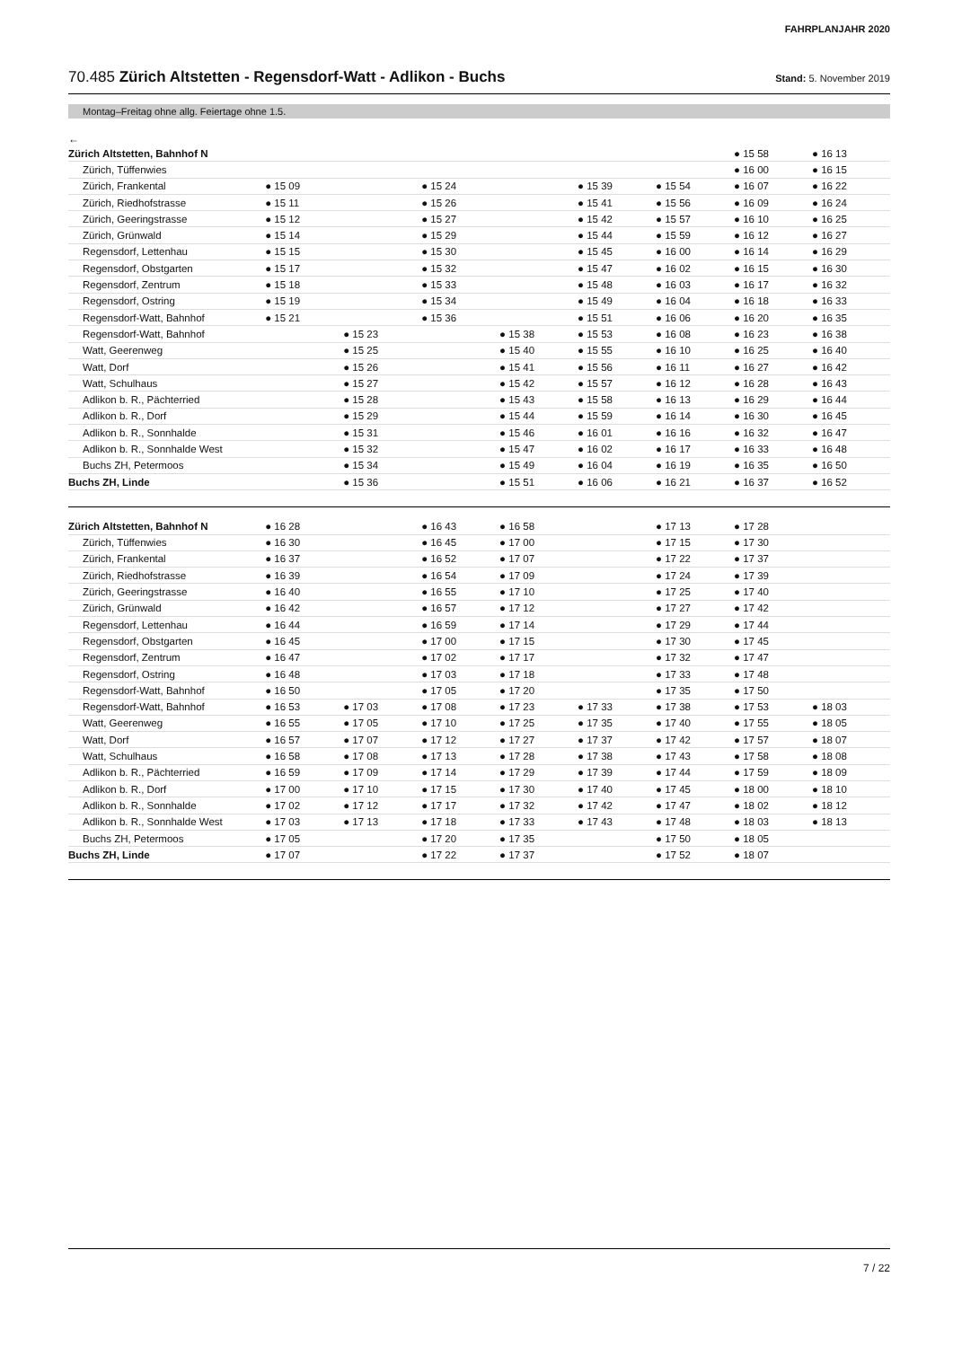FAHRPLANJAHR 2020
70.485 Zürich Altstetten - Regensdorf-Watt - Adlikon - Buchs Stand: 5. November 2019
Montag–Freitag ohne allg. Feiertage ohne 1.5.
←
| Zürich Altstetten, Bahnhof N | | | | | | | ● 15 58 | ● 16 13 |
| Zürich, Tüffenwies | | | | | | | ● 16 00 | ● 16 15 |
| Zürich, Frankental | ● 15 09 | | ● 15 24 | | ● 15 39 | ● 15 54 | ● 16 07 | ● 16 22 |
| Zürich, Riedhofstrasse | ● 15 11 | | ● 15 26 | | ● 15 41 | ● 15 56 | ● 16 09 | ● 16 24 |
| Zürich, Geeringstrasse | ● 15 12 | | ● 15 27 | | ● 15 42 | ● 15 57 | ● 16 10 | ● 16 25 |
| Zürich, Grünwald | ● 15 14 | | ● 15 29 | | ● 15 44 | ● 15 59 | ● 16 12 | ● 16 27 |
| Regensdorf, Lettenhau | ● 15 15 | | ● 15 30 | | ● 15 45 | ● 16 00 | ● 16 14 | ● 16 29 |
| Regensdorf, Obstgarten | ● 15 17 | | ● 15 32 | | ● 15 47 | ● 16 02 | ● 16 15 | ● 16 30 |
| Regensdorf, Zentrum | ● 15 18 | | ● 15 33 | | ● 15 48 | ● 16 03 | ● 16 17 | ● 16 32 |
| Regensdorf, Ostring | ● 15 19 | | ● 15 34 | | ● 15 49 | ● 16 04 | ● 16 18 | ● 16 33 |
| Regensdorf-Watt, Bahnhof | ● 15 21 | | ● 15 36 | | ● 15 51 | ● 16 06 | ● 16 20 | ● 16 35 |
| Regensdorf-Watt, Bahnhof | | ● 15 23 | | ● 15 38 | ● 15 53 | ● 16 08 | ● 16 23 | ● 16 38 |
| Watt, Geerenweg | | ● 15 25 | | ● 15 40 | ● 15 55 | ● 16 10 | ● 16 25 | ● 16 40 |
| Watt, Dorf | | ● 15 26 | | ● 15 41 | ● 15 56 | ● 16 11 | ● 16 27 | ● 16 42 |
| Watt, Schulhaus | | ● 15 27 | | ● 15 42 | ● 15 57 | ● 16 12 | ● 16 28 | ● 16 43 |
| Adlikon b. R., Pächterried | | ● 15 28 | | ● 15 43 | ● 15 58 | ● 16 13 | ● 16 29 | ● 16 44 |
| Adlikon b. R., Dorf | | ● 15 29 | | ● 15 44 | ● 15 59 | ● 16 14 | ● 16 30 | ● 16 45 |
| Adlikon b. R., Sonnhalde | | ● 15 31 | | ● 15 46 | ● 16 01 | ● 16 16 | ● 16 32 | ● 16 47 |
| Adlikon b. R., Sonnhalde West | | ● 15 32 | | ● 15 47 | ● 16 02 | ● 16 17 | ● 16 33 | ● 16 48 |
| Buchs ZH, Petermoos | | ● 15 34 | | ● 15 49 | ● 16 04 | ● 16 19 | ● 16 35 | ● 16 50 |
| Buchs ZH, Linde | | ● 15 36 | | ● 15 51 | ● 16 06 | ● 16 21 | ● 16 37 | ● 16 52 |
| Zürich Altstetten, Bahnhof N | ● 16 28 | | ● 16 43 | ● 16 58 | | ● 17 13 | ● 17 28 | |
| Zürich, Tüffenwies | ● 16 30 | | ● 16 45 | ● 17 00 | | ● 17 15 | ● 17 30 | |
| Zürich, Frankental | ● 16 37 | | ● 16 52 | ● 17 07 | | ● 17 22 | ● 17 37 | |
| Zürich, Riedhofstrasse | ● 16 39 | | ● 16 54 | ● 17 09 | | ● 17 24 | ● 17 39 | |
| Zürich, Geeringstrasse | ● 16 40 | | ● 16 55 | ● 17 10 | | ● 17 25 | ● 17 40 | |
| Zürich, Grünwald | ● 16 42 | | ● 16 57 | ● 17 12 | | ● 17 27 | ● 17 42 | |
| Regensdorf, Lettenhau | ● 16 44 | | ● 16 59 | ● 17 14 | | ● 17 29 | ● 17 44 | |
| Regensdorf, Obstgarten | ● 16 45 | | ● 17 00 | ● 17 15 | | ● 17 30 | ● 17 45 | |
| Regensdorf, Zentrum | ● 16 47 | | ● 17 02 | ● 17 17 | | ● 17 32 | ● 17 47 | |
| Regensdorf, Ostring | ● 16 48 | | ● 17 03 | ● 17 18 | | ● 17 33 | ● 17 48 | |
| Regensdorf-Watt, Bahnhof | ● 16 50 | | ● 17 05 | ● 17 20 | | ● 17 35 | ● 17 50 | |
| Regensdorf-Watt, Bahnhof | ● 16 53 | ● 17 03 | ● 17 08 | ● 17 23 | ● 17 33 | ● 17 38 | ● 17 53 | ● 18 03 |
| Watt, Geerenweg | ● 16 55 | ● 17 05 | ● 17 10 | ● 17 25 | ● 17 35 | ● 17 40 | ● 17 55 | ● 18 05 |
| Watt, Dorf | ● 16 57 | ● 17 07 | ● 17 12 | ● 17 27 | ● 17 37 | ● 17 42 | ● 17 57 | ● 18 07 |
| Watt, Schulhaus | ● 16 58 | ● 17 08 | ● 17 13 | ● 17 28 | ● 17 38 | ● 17 43 | ● 17 58 | ● 18 08 |
| Adlikon b. R., Pächterried | ● 16 59 | ● 17 09 | ● 17 14 | ● 17 29 | ● 17 39 | ● 17 44 | ● 17 59 | ● 18 09 |
| Adlikon b. R., Dorf | ● 17 00 | ● 17 10 | ● 17 15 | ● 17 30 | ● 17 40 | ● 17 45 | ● 18 00 | ● 18 10 |
| Adlikon b. R., Sonnhalde | ● 17 02 | ● 17 12 | ● 17 17 | ● 17 32 | ● 17 42 | ● 17 47 | ● 18 02 | ● 18 12 |
| Adlikon b. R., Sonnhalde West | ● 17 03 | ● 17 13 | ● 17 18 | ● 17 33 | ● 17 43 | ● 17 48 | ● 18 03 | ● 18 13 |
| Buchs ZH, Petermoos | ● 17 05 | | ● 17 20 | ● 17 35 | | ● 17 50 | ● 18 05 | |
| Buchs ZH, Linde | ● 17 07 | | ● 17 22 | ● 17 37 | | ● 17 52 | ● 18 07 | |
7 / 22